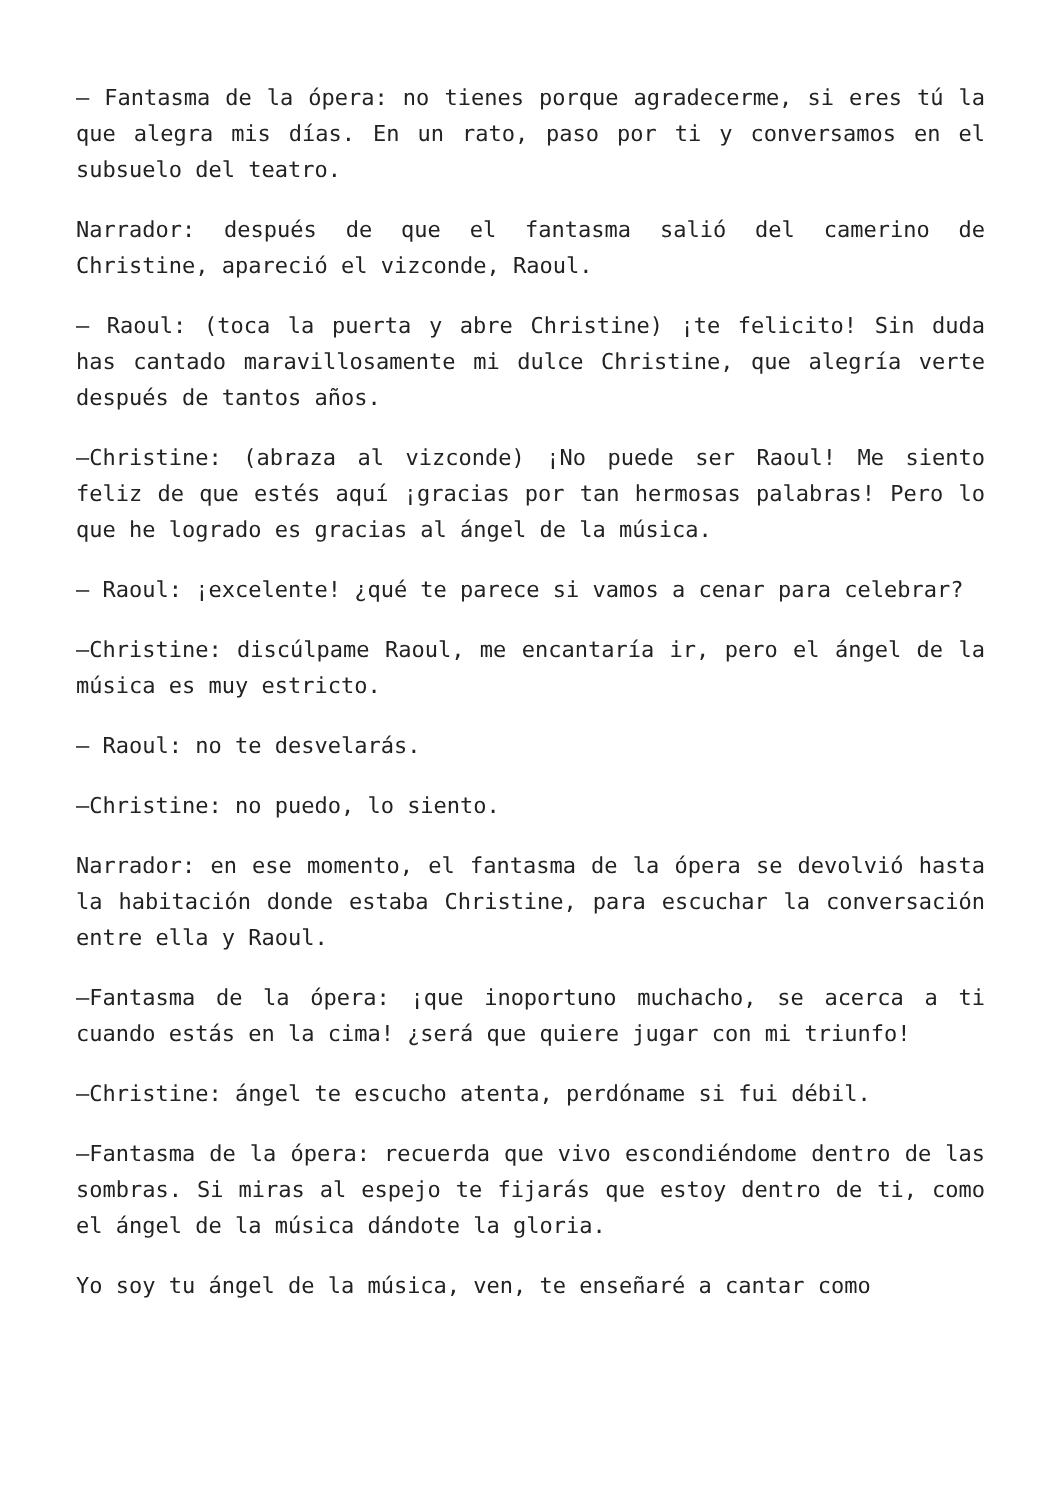– Fantasma de la ópera: no tienes porque agradecerme, si eres tú la que alegra mis días. En un rato, paso por ti y conversamos en el subsuelo del teatro.
Narrador: después de que el fantasma salió del camerino de Christine, apareció el vizconde, Raoul.
– Raoul: (toca la puerta y abre Christine) ¡te felicito! Sin duda has cantado maravillosamente mi dulce Christine, que alegría verte después de tantos años.
–Christine: (abraza al vizconde) ¡No puede ser Raoul! Me siento feliz de que estés aquí ¡gracias por tan hermosas palabras! Pero lo que he logrado es gracias al ángel de la música.
– Raoul: ¡excelente! ¿qué te parece si vamos a cenar para celebrar?
–Christine: discúlpame Raoul, me encantaría ir, pero el ángel de la música es muy estricto.
– Raoul: no te desvelarás.
–Christine: no puedo, lo siento.
Narrador: en ese momento, el fantasma de la ópera se devolvió hasta la habitación donde estaba Christine, para escuchar la conversación entre ella y Raoul.
–Fantasma de la ópera: ¡que inoportuno muchacho, se acerca a ti cuando estás en la cima! ¿será que quiere jugar con mi triunfo!
–Christine: ángel te escucho atenta, perdóname si fui débil.
–Fantasma de la ópera: recuerda que vivo escondiéndome dentro de las sombras. Si miras al espejo te fijarás que estoy dentro de ti, como el ángel de la música dándote la gloria.
Yo soy tu ángel de la música, ven, te enseñaré a cantar como